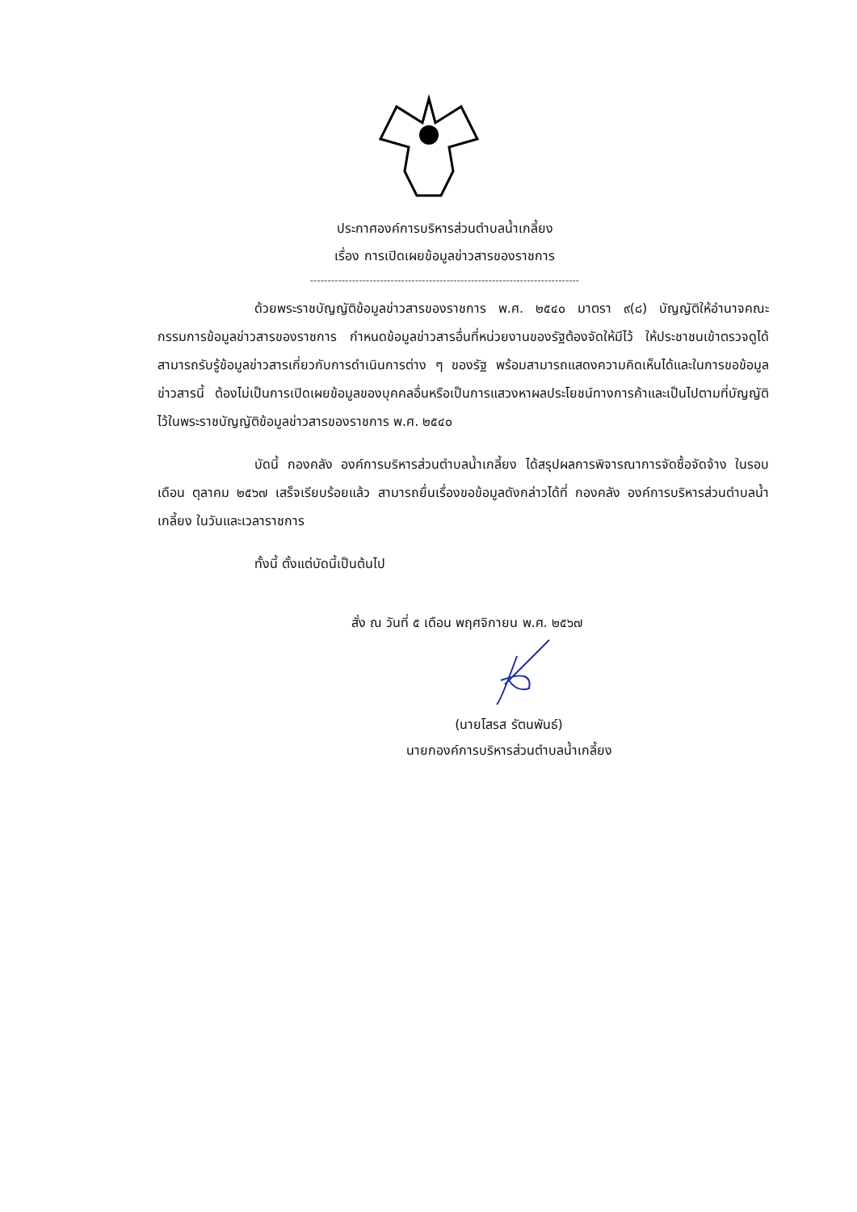ประกาศองค์การบริหารส่วนตำบลน้ำเกลี้ยง
เรื่อง การเปิดเผยข้อมูลข่าวสารของราชการ
-----------------------------------------------------------------------------
ด้วยพระราชบัญญัติข้อมูลข่าวสารของราชการ พ.ศ. ๒๕๔๐ มาตรา ๙(๘) บัญญัติให้อำนาจคณะกรรมการข้อมูลข่าวสารของราชการ กำหนดข้อมูลข่าวสารอื่นที่หน่วยงานของรัฐต้องจัดให้มีไว้ ให้ประชาชนเข้าตรวจดูได้ สามารถรับรู้ข้อมูลข่าวสารเกี่ยวกับการดำเนินการต่าง ๆ ของรัฐ พร้อมสามารถแสดงความคิดเห็นได้และในการขอข้อมูลข่าวสารนี้ ต้องไม่เป็นการเปิดเผยข้อมูลของบุคคลอื่นหรือเป็นการแสวงหาผลประโยชน์ทางการค้าและเป็นไปตามที่บัญญัติไว้ในพระราชบัญญัติข้อมูลข่าวสารของราชการ พ.ศ. ๒๕๔๐
บัดนี้ กองคลัง องค์การบริหารส่วนตำบลน้ำเกลี้ยง ได้สรุปผลการพิจารณาการจัดซื้อจัดจ้าง ในรอบเดือน ตุลาคม ๒๕๖๗ เสร็จเรียบร้อยแล้ว สามารถยื่นเรื่องขอข้อมูลดังกล่าวได้ที่ กองคลัง องค์การบริหารส่วนตำบลน้ำเกลี้ยง ในวันและเวลาราชการ
ทั้งนี้ ตั้งแต่บัดนี้เป็นต้นไป
สั่ง ณ วันที่ ๕ เดือน พฤศจิกายน พ.ศ. ๒๕๖๗
(นายโสรส รัตนพันธ์)
นายกองค์การบริหารส่วนตำบลน้ำเกลี้ยง